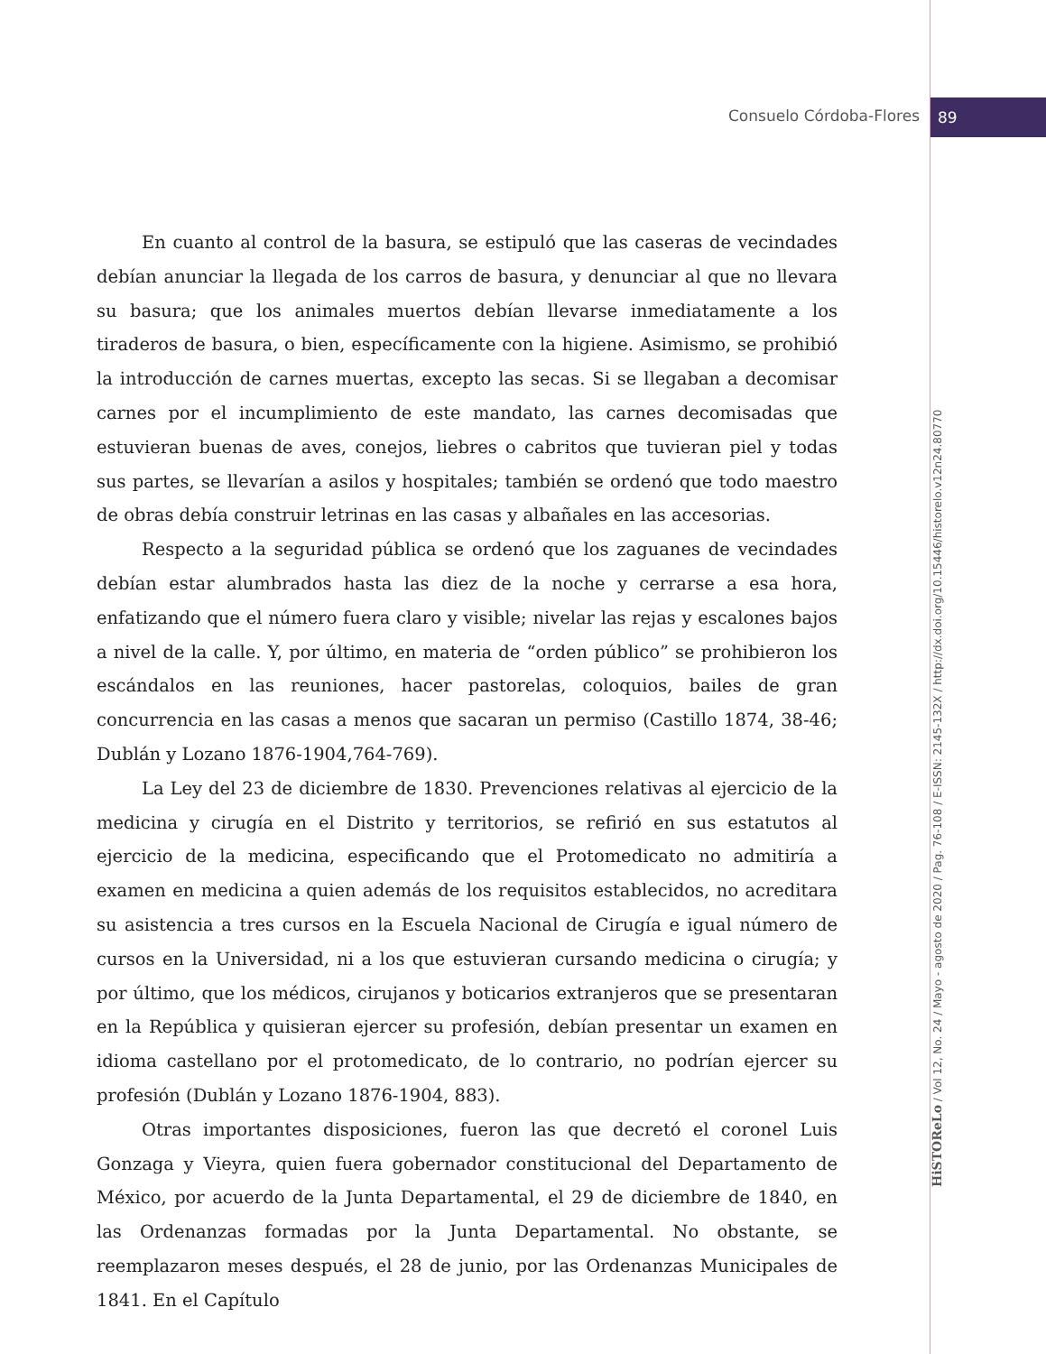Consuelo Córdoba-Flores 89
En cuanto al control de la basura, se estipuló que las caseras de vecindades debían anunciar la llegada de los carros de basura, y denunciar al que no llevara su basura; que los animales muertos debían llevarse inmediatamente a los tiraderos de basura, o bien, específicamente con la higiene. Asimismo, se prohibió la introducción de carnes muertas, excepto las secas. Si se llegaban a decomisar carnes por el incumplimiento de este mandato, las carnes decomisadas que estuvieran buenas de aves, conejos, liebres o cabritos que tuvieran piel y todas sus partes, se llevarían a asilos y hospitales; también se ordenó que todo maestro de obras debía construir letrinas en las casas y albañales en las accesorias.
Respecto a la seguridad pública se ordenó que los zaguanes de vecindades debían estar alumbrados hasta las diez de la noche y cerrarse a esa hora, enfatizando que el número fuera claro y visible; nivelar las rejas y escalones bajos a nivel de la calle. Y, por último, en materia de “orden público” se prohibieron los escándalos en las reuniones, hacer pastorelas, coloquios, bailes de gran concurrencia en las casas a menos que sacaran un permiso (Castillo 1874, 38-46; Dublán y Lozano 1876-1904,764-769).
La Ley del 23 de diciembre de 1830. Prevenciones relativas al ejercicio de la medicina y cirugía en el Distrito y territorios, se refirió en sus estatutos al ejercicio de la medicina, especificando que el Protomedicato no admitiría a examen en medicina a quien además de los requisitos establecidos, no acreditara su asistencia a tres cursos en la Escuela Nacional de Cirugía e igual número de cursos en la Universidad, ni a los que estuvieran cursando medicina o cirugía; y por último, que los médicos, cirujanos y boticarios extranjeros que se presentaran en la República y quisieran ejercer su profesión, debían presentar un examen en idioma castellano por el protomedicato, de lo contrario, no podrían ejercer su profesión (Dublán y Lozano 1876-1904, 883).
Otras importantes disposiciones, fueron las que decretó el coronel Luis Gonzaga y Vieyra, quien fuera gobernador constitucional del Departamento de México, por acuerdo de la Junta Departamental, el 29 de diciembre de 1840, en las Ordenanzas formadas por la Junta Departamental. No obstante, se reemplazaron meses después, el 28 de junio, por las Ordenanzas Municipales de 1841. En el Capítulo
HiSTOReLo / Vol 12, No. 24 / Mayo - agosto de 2020 / Pag. 76-108 / E-ISSN: 2145-132X / http://dx.doi.org/10.15446/historelo.v12n24.80770